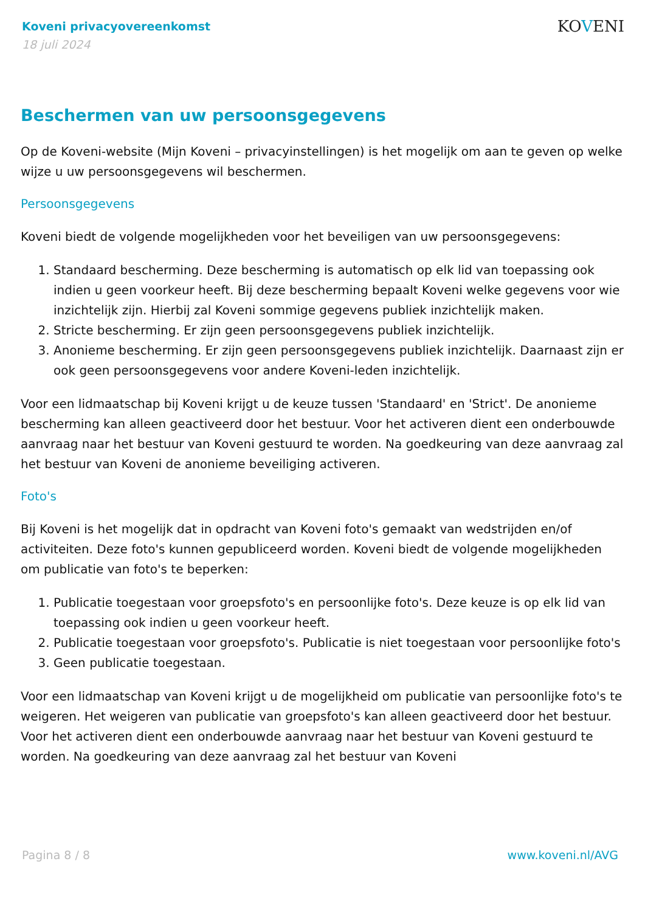Koveni privacyovereenkomst
18 juli 2024
KOVENI
Beschermen van uw persoonsgegevens
Op de Koveni-website (Mijn Koveni – privacyinstellingen) is het mogelijk om aan te geven op welke wijze u uw persoonsgegevens wil beschermen.
Persoonsgegevens
Koveni biedt de volgende mogelijkheden voor het beveiligen van uw persoonsgegevens:
1. Standaard bescherming. Deze bescherming is automatisch op elk lid van toepassing ook indien u geen voorkeur heeft. Bij deze bescherming bepaalt Koveni welke gegevens voor wie inzichtelijk zijn. Hierbij zal Koveni sommige gegevens publiek inzichtelijk maken.
2. Stricte bescherming. Er zijn geen persoonsgegevens publiek inzichtelijk.
3. Anonieme bescherming. Er zijn geen persoonsgegevens publiek inzichtelijk. Daarnaast zijn er ook geen persoonsgegevens voor andere Koveni-leden inzichtelijk.
Voor een lidmaatschap bij Koveni krijgt u de keuze tussen 'Standaard' en 'Strict'. De anonieme bescherming kan alleen geactiveerd door het bestuur. Voor het activeren dient een onderbouwde aanvraag naar het bestuur van Koveni gestuurd te worden. Na goedkeuring van deze aanvraag zal het bestuur van Koveni de anonieme beveiliging activeren.
Foto's
Bij Koveni is het mogelijk dat in opdracht van Koveni foto's gemaakt van wedstrijden en/of activiteiten. Deze foto's kunnen gepubliceerd worden. Koveni biedt de volgende mogelijkheden om publicatie van foto's te beperken:
1. Publicatie toegestaan voor groepsfoto's en persoonlijke foto's. Deze keuze is op elk lid van toepassing ook indien u geen voorkeur heeft.
2. Publicatie toegestaan voor groepsfoto's. Publicatie is niet toegestaan voor persoonlijke foto's
3. Geen publicatie toegestaan.
Voor een lidmaatschap van Koveni krijgt u de mogelijkheid om publicatie van persoonlijke foto's te weigeren. Het weigeren van publicatie van groepsfoto's kan alleen geactiveerd door het bestuur. Voor het activeren dient een onderbouwde aanvraag naar het bestuur van Koveni gestuurd te worden. Na goedkeuring van deze aanvraag zal het bestuur van Koveni
Pagina 8 / 8 www.koveni.nl/AVG